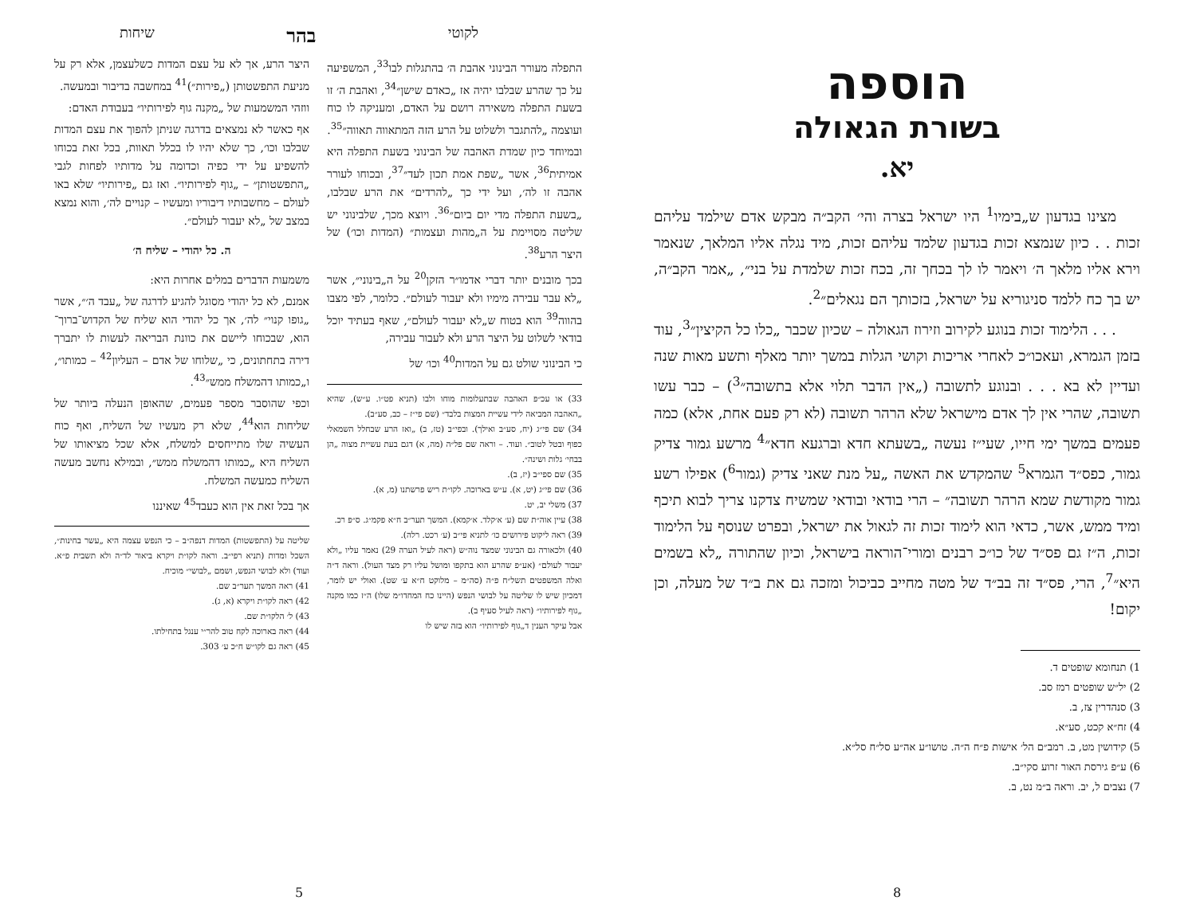הוספה
בשורת הגאולה
יא.
מצינו בגדעון ש„בימיו<sup>1</sup> היו ישראל בצרה והי׳ הקב״ה מבקש אדם שילמד עליהם זכות . . כיון שנמצא זכות בגדעון שלמד עליהם זכות, מיד נגלה אליו המלאך, שנאמר וירא אליו מלאך ה׳ ויאמר לו לך בכחך זה, בכח זכות שלמדת על בני״, „אמר הקב״ה, יש בך כח ללמד סניגוריא על ישראל, בזכותך הם נגאלים״<sup>2</sup>.
. . . הלימוד זכות בנוגע לקירוב וזירוז הגאולה – שכיון שכבר „כלו כל הקיצין״<sup>3</sup>, עוד בזמן הגמרא, ועאכו״כ לאחרי אריכות וקושי הגלות במשך יותר מאלף ותשע מאות שנה ועדיין לא בא . . . ובנוגע לתשובה („אין הדבר תלוי אלא בתשובה״<sup>3</sup>) – כבר עשו תשובה, שהרי אין לך אדם מישראל שלא הרהר תשובה (לא רק פעם אחת, אלא) כמה פעמים במשך ימי חייו, שעי״ז נעשה „בשעתא חדא וברגעא חדא״<sup>4</sup> מרשע גמור צדיק גמור, כפס״ד הגמרא<sup>5</sup> שהמקדש את האשה „על מנת שאני צדיק (גמור<sup>6</sup>) אפילו רשע גמור מקודשת שמא הרהר תשובה״ – הרי בודאי ובודאי שמשיח צדקנו צריך לבוא תיכף ומיד ממש, אשר, כדאי הוא לימוד זכות זה לגאול את ישראל, ובפרט שנוסף על הלימוד זכות, ה״ז גם פס״ד של כו״כ רבנים ומורי־הוראה בישראל, וכיון שהתורה „לא בשמים היא״<sup>7</sup>, הרי, פס״ד זה בב״ד של מטה מחייב כביכול ומזכה גם את ב״ד של מעלה, וכן יקום!
1) תנחומא שופטים ד.
2) יל״ש שופטים רמז סב.
3) סנהדרין צז, ב.
4) זח״א קכט, סע״א.
5) קידושין מט, ב. רמב״ם הל׳ אישות פ״ח ה״ה. טושו״ע אה״ע סל״ח סל״א.
6) ע״פ גירסת האור זרוע סקי״ב.
7) נצבים ל, יב. וראה ב״מ נט, ב.
8
לקוטי בהר שיחות
התפלה מעורר הבינוני אהבת ה׳ בהתגלות לבו<sup>33</sup>, המשפיעה על כך שהרע שבלבו יהיה אז „כאדם שישן״<sup>34</sup>, ואהבת ה׳ זו בשעת התפלה משאירה רושם על האדם, ומעניקה לו כוח ועוצמה „להתגבר ולשלוט על הרע הזה המתאווה תאווה״<sup>35</sup>.
ובמיוחד כיון שמדת האהבה של הבינוני בשעת התפלה היא אמיתית<sup>36</sup>, אשר „שפת אמת תכון לעד״<sup>37</sup>, ובכוחו לעורר אהבה זו לה׳, ועל ידי כך „להרדים״ את הרע שבלבו, „בשעת התפלה מדי יום ביום״<sup>36</sup>. ויוצא מכך, שלבינוני יש שליטה מסויימת על ה„מהות ועצמות״ (המדות וכו׳) של היצר הרע<sup>38</sup>.
בכך מובנים יותר דברי אדמו״ר הזקן<sup>20</sup> על ה„בינוני״, אשר „לא עבר עבירה מימיו ולא יעבור לעולם״. כלומר, לפי מצבו בהווה<sup>39</sup> הוא בטוח ש„לא יעבור לעולם״, שאף בעתיד יוכל בודאי לשלוט על היצר הרע ולא לעבור עבירה,
כי הבינוני שולט גם על המדות<sup>40</sup> וכו׳ של
33) או עכ״פ האהבה שבתעלומות מוחו ולבו (תניא פט״ו. ע״ש), שהיא „האהבה המביאה לידי עשיית המצות בלבד״ (שם פי״ז – כב, סע״ב).
34) שם פי״ג (יח, סע״ב ואילך). ובפי״ב (טז, ב) „ואז הרע שבחלל השמאלי כפוף ובטל לטוב״. ועוד. – וראה שם פל״ה (מה, א) דגם בעת עשיית מצוה „הן בבחי׳ גלות ושינה״.
35) שם ספי״ב (יז, ב).
36) שם פי״ג (יט, א). ע״ש בארוכה. לקו״ת ריש פרשתנו (מ, א).
37) משלי יב, יט.
38) עיין אוה״ת שם (ע׳ א׳קלד. א׳קמא). המשך תער״ב ח״א פקמ״ג. ס״פ רכ.
39) ראה ליקוט פירושים כו׳ לתניא פי״ב (ע׳ רכט. רלה).
40) ולכאורה גם הבינוני שמצד נוה״ש (ראה לעיל הערה 29) נאמר עליו „ולא יעבור לעולם״ (אע״פ שהרע הוא בתקפו ומושל עליו רק מצד העול). וראה ד״ה ואלה המשפטים תשל״ח פ״ה (סה״מ – מלוקט ח״א ע׳ שט). ואולי יש לומר, דמכיון שיש לו שליטה על לבושי הנפש (היינו כח המחדו״מ שלו) ה״ז כמו מקנה „גוף לפירותיו״ (ראה לעיל סעיף ב).
אבל עיקר הענין ד„גוף לפירותיו״ הוא בזה שיש לו
היצר הרע, אך לא על עצם המדות כשלעצמן, אלא רק על מניעת התפשטותן („פירות״)<sup>41</sup> במחשבה בדיבור ובמעשה.
ווזהי המשמעות של „מקנה גוף לפירותיו״ בעבודת האדם:
אף כאשר לא נמצאים בדרגה שניתן להפוך את עצם המדות שבלבו וכו׳, כך שלא יהיו לו בכלל תאוות, בכל זאת בכוחו להשפיע על ידי כפיה וכדומה על מדותיו לפחות לגבי „התפשטותן״ – „גוף לפירותיו״. ואז גם „פירותיו״ שלא באו לעולם – מחשבותיו דיבוריו ומעשיו – קנויים לה׳, והוא נמצא במצב של „לא יעבור לעולם״.
ה. כל יהודי – שליח ה׳
משמעות הדברים במלים אחרות היא:
אמנם, לא כל יהודי מסוגל להגיע לדרגה של „עבד ה׳״, אשר „גופו קנוי״ לה׳, אך כל יהודי הוא שליח של הקדוש־ברוך־הוא, שבכוחו ליישם את כוונת הבריאה לעשות לו יתברך דירה בתחתונים, כי „שלוחו של אדם – העליון<sup>42</sup> – כמותו״, ו„כמותו דהמשלח ממש״<sup>43</sup>.
וכפי שהוסבר מספר פעמים, שהאופן הנעלה ביותר של שליחות הוא<sup>44</sup>, שלא רק מעשיו של השליח, ואף כוח העשיה שלו מתייחסים למשלח, אלא שכל מציאותו של השליח היא „כמותו דהמשלח ממש״, ובמילא נחשב מעשה השליח כמעשה המשלח.
אך בכל זאת אין הוא כעבד<sup>45</sup> שאיננו
שליטה על (התפשטות) המדות דנפה״ב – כי הנפש עצמה היא „עשר בחינות״, השכל ומדות (תניא רפי״ב. וראה לקו״ת ויקרא ביאור לד״ה ולא תשבית פ״א. ועוד) ולא לבושי הנפש, ושמם „לבושי״ מוכיח.
41) ראה המשך תער״ב שם.
42) ראה לקו״ת ויקרא (א, ג).
43) ל׳ הלקו״ת שם.
44) ראה בארוכה לקח טוב להר״י ענגל בתחילתו.
45) ראה גם לקו״ש ח״כ ע׳ 303.
5